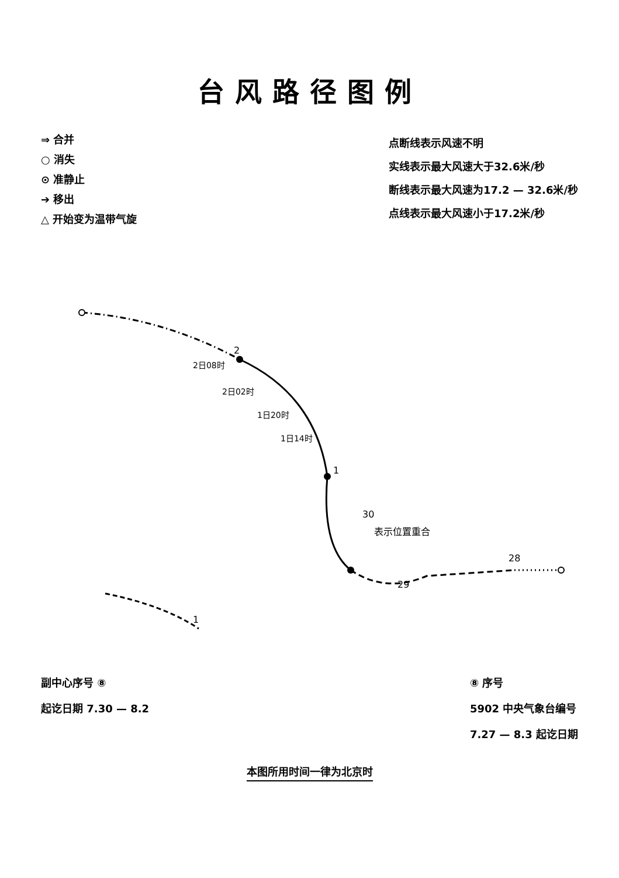台风路径图例
⇒ 合并
○ 消失
⊙ 准静止
➔ 移出
△ 开始变为温带气旋
点断线表示风速不明
实线表示最大风速大于32.6米/秒
断线表示最大风速为17.2 — 32.6米/秒
点线表示最大风速小于17.2米/秒
2
2日08时
2日02时
1日20时
1日14时
1
30
表示位置重合
29
28
1
副中心序号 ⑧
起讫日期 7.30 — 8.2
⑧ 序号
5902 中央气象台编号
7.27 — 8.3 起讫日期
本图所用时间一律为北京时